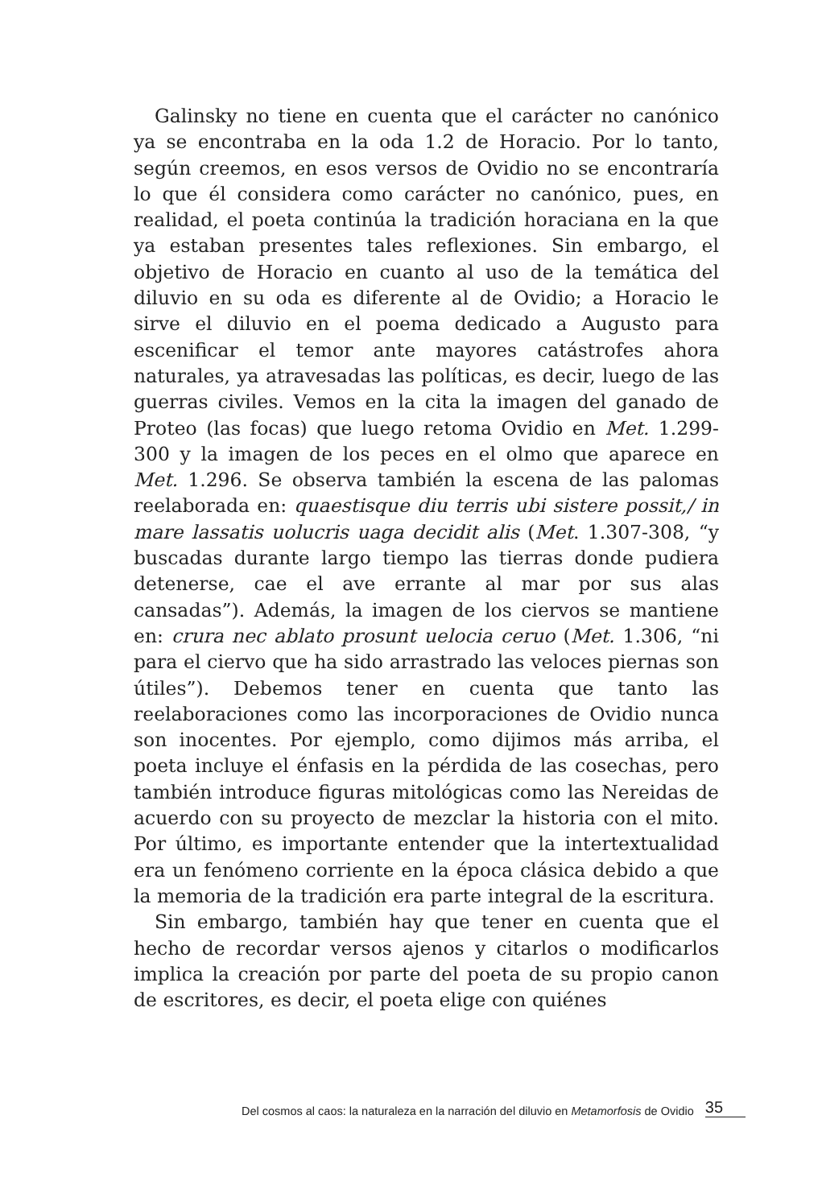Galinsky no tiene en cuenta que el carácter no canónico ya se encontraba en la oda 1.2 de Horacio. Por lo tanto, según creemos, en esos versos de Ovidio no se encontraría lo que él considera como carácter no canónico, pues, en realidad, el poeta continúa la tradición horaciana en la que ya estaban presentes tales reflexiones. Sin embargo, el objetivo de Horacio en cuanto al uso de la temática del diluvio en su oda es diferente al de Ovidio; a Horacio le sirve el diluvio en el poema dedicado a Augusto para escenificar el temor ante mayores catástrofes ahora naturales, ya atravesadas las políticas, es decir, luego de las guerras civiles. Vemos en la cita la imagen del ganado de Proteo (las focas) que luego retoma Ovidio en Met. 1.299-300 y la imagen de los peces en el olmo que aparece en Met. 1.296. Se observa también la escena de las palomas reelaborada en: quaestisque diu terris ubi sistere possit,/ in mare lassatis uolucris uaga decidit alis (Met. 1.307-308, “y buscadas durante largo tiempo las tierras donde pudiera detenerse, cae el ave errante al mar por sus alas cansadas”). Además, la imagen de los ciervos se mantiene en: crura nec ablato prosunt uelocia ceruo (Met. 1.306, “ni para el ciervo que ha sido arrastrado las veloces piernas son útiles”). Debemos tener en cuenta que tanto las reelaboraciones como las incorporaciones de Ovidio nunca son inocentes. Por ejemplo, como dijimos más arriba, el poeta incluye el énfasis en la pérdida de las cosechas, pero también introduce figuras mitológicas como las Nereidas de acuerdo con su proyecto de mezclar la historia con el mito. Por último, es importante entender que la intertextualidad era un fenómeno corriente en la época clásica debido a que la memoria de la tradición era parte integral de la escritura.
Sin embargo, también hay que tener en cuenta que el hecho de recordar versos ajenos y citarlos o modificarlos implica la creación por parte del poeta de su propio canon de escritores, es decir, el poeta elige con quiénes
Del cosmos al caos: la naturaleza en la narración del diluvio en Metamorfosis de Ovidio 35